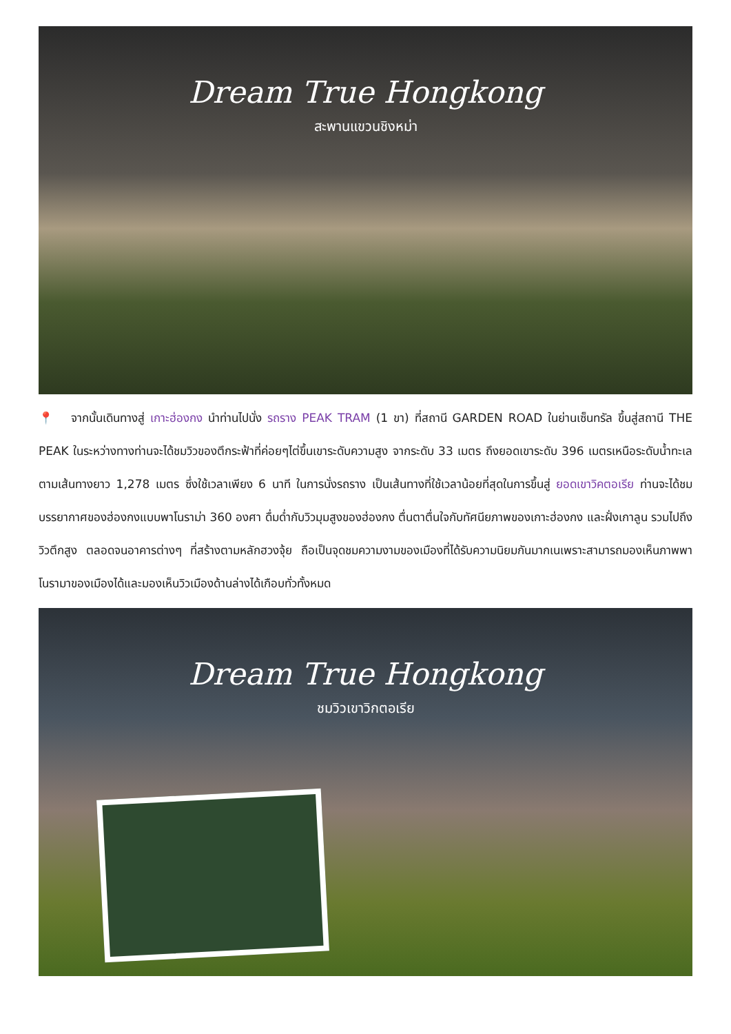Dream True Hongkong
สะพานแขวนชิงหม่า
📍 จากนั้นเดินทางสู่ เกาะฮ่องกง นำท่านไปนั่ง รถราง PEAK TRAM (1 ขา) ที่สถานี GARDEN ROAD ในย่านเซ็นทรัล ขึ้นสู่สถานี THE PEAK ในระหว่างทางท่านจะได้ชมวิวของตึกระฟ้าที่ค่อยๆไต่ขึ้นเขาระดับความสูง จากระดับ 33 เมตร ถึงยอดเขาระดับ 396 เมตรเหนือระดับน้ำทะเล ตามเส้นทางยาว 1,278 เมตร ซึ่งใช้เวลาเพียง 6 นาที ในการนั่งรถราง เป็นเส้นทางที่ใช้เวลาน้อยที่สุดในการขึ้นสู่ ยอดเขาวิคตอเรีย ท่านจะได้ชมบรรยากาศของฮ่องกงแบบพาโนราม่า 360 องศา ดื่มด่ำกับวิวมุมสูงของฮ่องกง ตื่นตาตื่นใจกับทัศนียภาพของเกาะฮ่องกง และฝั่งเกาลูน รวมไปถึงวิวตึกสูง ตลอดจนอาคารต่างๆ ที่สร้างตามหลักฮวงจุ้ย ถือเป็นจุดชมความงามของเมืองที่ได้รับความนิยมกันมากเนเพราะสามารถมองเห็นภาพพาโนรามาของเมืองได้และมองเห็นวิวเมืองด้านล่างได้เกือบทั่วทั้งหมด
Dream True Hongkong
ชมวิวเขาวิกตอเรีย